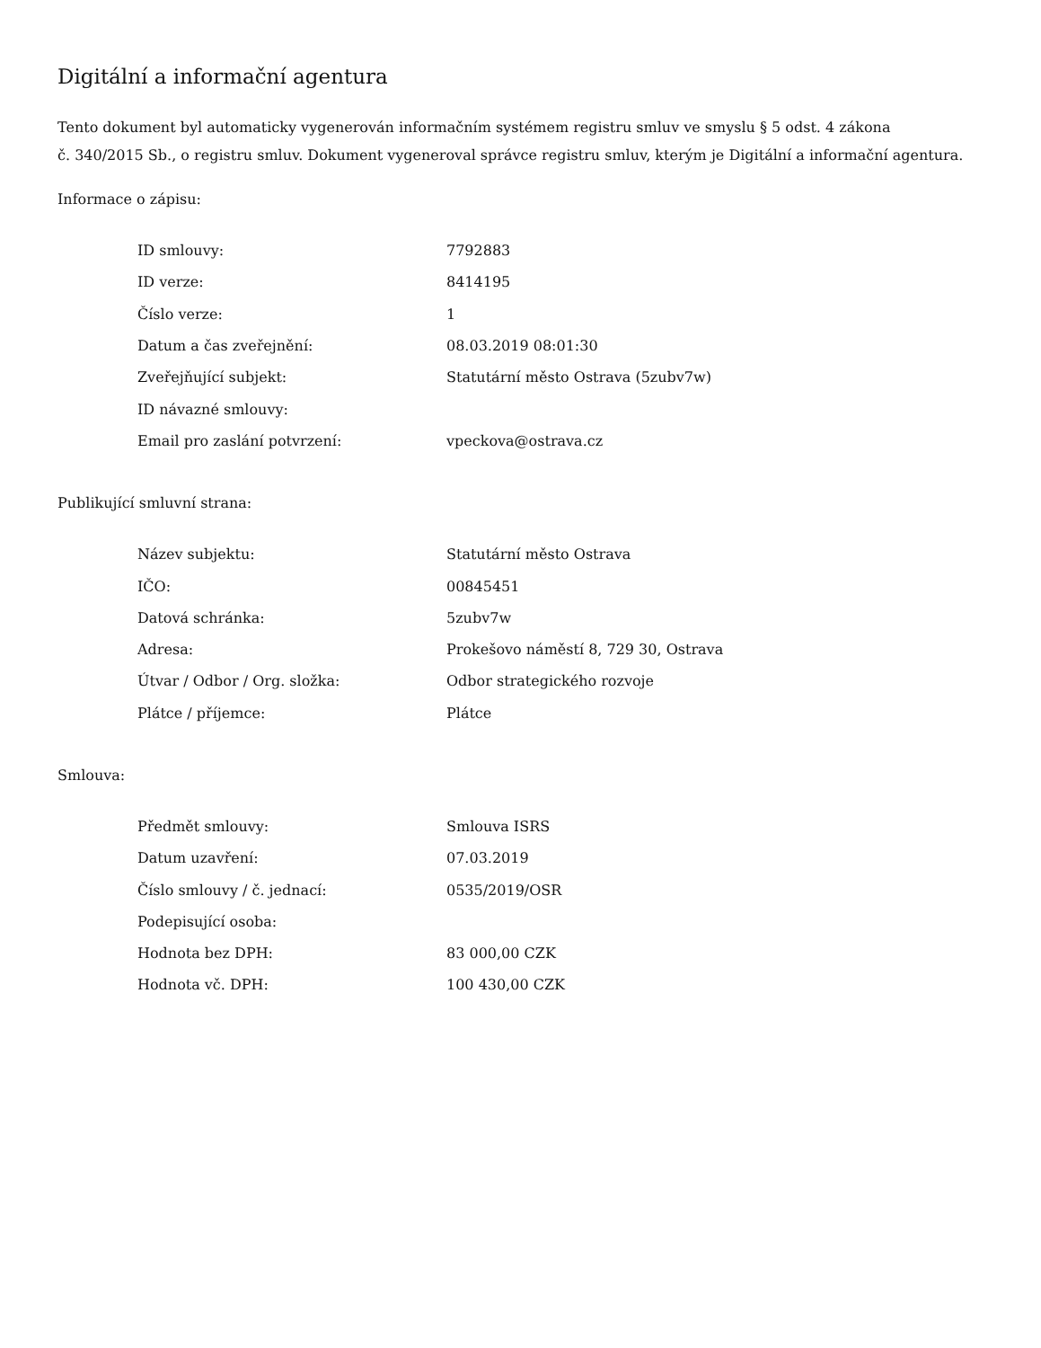Digitální a informační agentura
Tento dokument byl automaticky vygenerován informačním systémem registru smluv ve smyslu § 5 odst. 4 zákona
č. 340/2015 Sb., o registru smluv. Dokument vygeneroval správce registru smluv, kterým je Digitální a informační agentura.
Informace o zápisu:
| ID smlouvy: | 7792883 |
| ID verze: | 8414195 |
| Číslo verze: | 1 |
| Datum a čas zveřejnění: | 08.03.2019 08:01:30 |
| Zveřejňující subjekt: | Statutární město Ostrava (5zubv7w) |
| ID návazné smlouvy: | |
| Email pro zaslání potvrzení: | vpeckova@ostrava.cz |
Publikující smluvní strana:
| Název subjektu: | Statutární město Ostrava |
| IČO: | 00845451 |
| Datová schránka: | 5zubv7w |
| Adresa: | Prokešovo náměstí 8, 729 30, Ostrava |
| Útvar / Odbor / Org. složka: | Odbor strategického rozvoje |
| Plátce / příjemce: | Plátce |
Smlouva:
| Předmět smlouvy: | Smlouva ISRS |
| Datum uzavření: | 07.03.2019 |
| Číslo smlouvy / č. jednací: | 0535/2019/OSR |
| Podepisující osoba: | |
| Hodnota bez DPH: | 83 000,00 CZK |
| Hodnota vč. DPH: | 100 430,00 CZK |